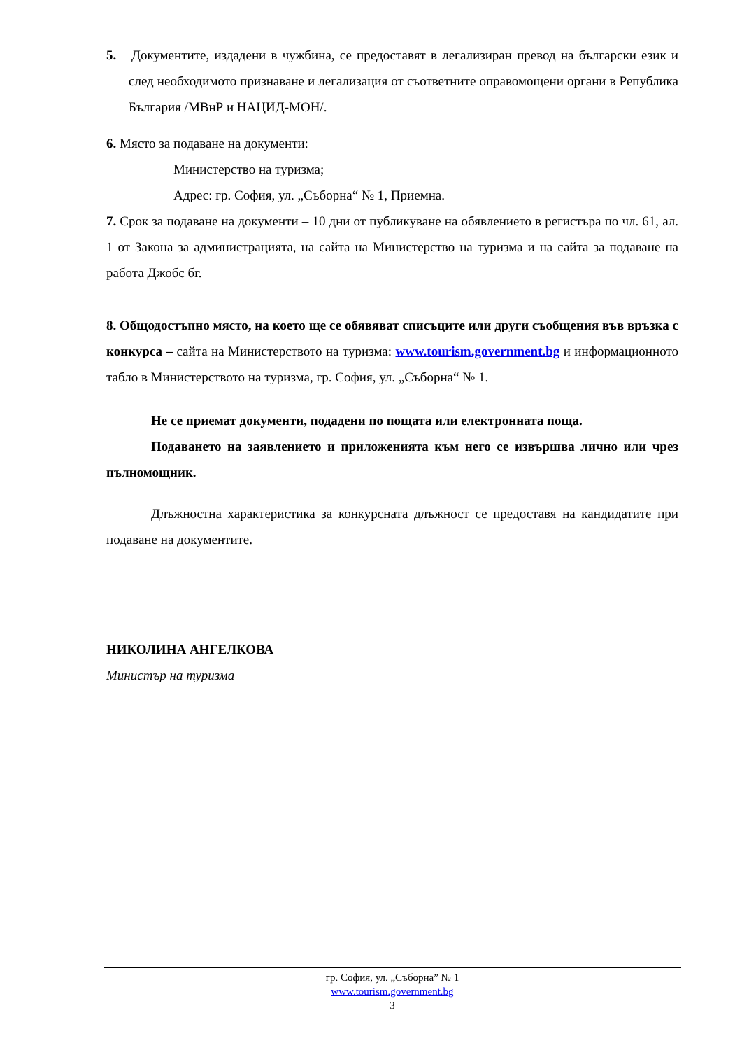5. Документите, издадени в чужбина, се предоставят в легализиран превод на български език и след необходимото признаване и легализация от съответните оправомощени органи в Република България /МВнР и НАЦИД-МОН/.
6. Място за подаване на документи:
Министерство на туризма;
Адрес: гр. София, ул. „Съборна“ № 1, Приемна.
7. Срок за подаване на документи – 10 дни от публикуване на обявлението в регистъра по чл. 61, ал. 1 от Закона за администрацията, на сайта на Министерство на туризма и на сайта за подаване на работа Джобс бг.
8. Общодостъпно място, на което ще се обявяват списъците или други съобщения във връзка с конкурса – сайта на Министерството на туризма: www.tourism.government.bg и информационното табло в Министерството на туризма, гр. София, ул. „Съборна“ № 1.
Не се приемат документи, подадени по пощата или електронната поща.
Подаването на заявлението и приложенията към него се извършва лично или чрез пълномощник.
Длъжностна характеристика за конкурсната длъжност се предоставя на кандидатите при подаване на документите.
НИКОЛИНА АНГЕЛКОВА
Министър на туризма
гр. София, ул. „Съборна” № 1
www.tourism.government.bg
3